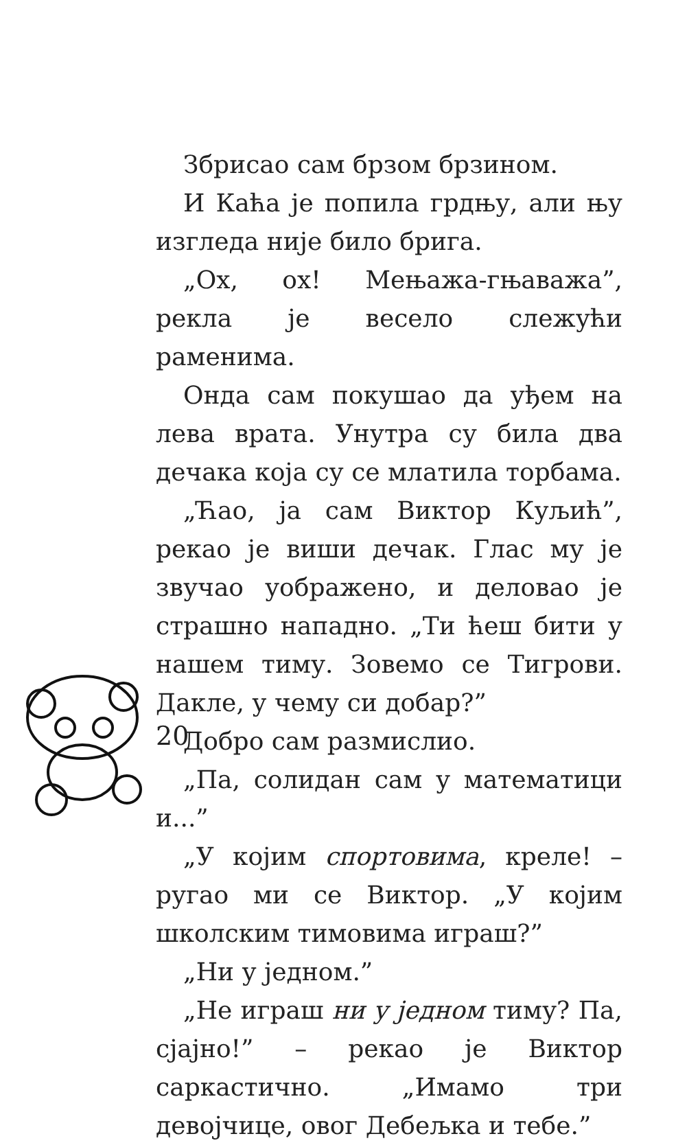Збрисао сам брзом брзином.
И Каћа је попила грдњу, али њу изгледа није било брига.
„Ох, ох! Мењажа-гњаважа”, рекла је весело слежући раменима.
Онда сам покушао да уђем на лева врата. Унутра су била два дечака која су се млатила торбама.
„Ћао, ја сам Виктор Куљић”, рекао је виши дечак. Глас му је звучао уображено, и деловао је страшно нападно. „Ти ћеш бити у нашем тиму. Зовемо се Тигрови. Дакле, у чему си добар?”
Добро сам размислио.
„Па, солидан сам у математици и...”
„У којим спортовима, креле! – ругао ми се Виктор. „У којим школским тимовима играш?”
„Ни у једном.”
„Не играш ни у једном тиму? Па, сјајно!” – рекао је Виктор саркастично. „Имамо три девојчице, овог Дебељка и тебе.”
20